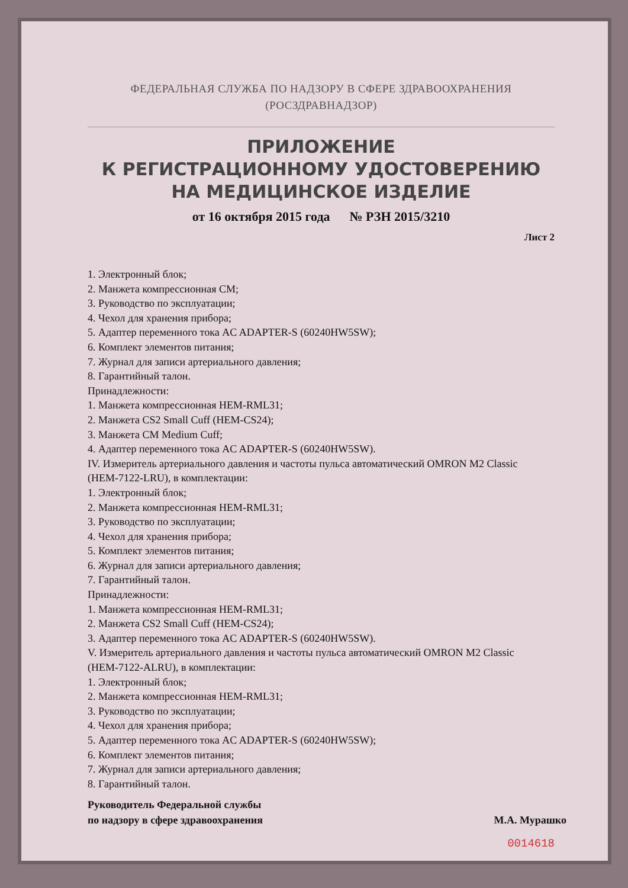ФЕДЕРАЛЬНАЯ СЛУЖБА ПО НАДЗОРУ В СФЕРЕ ЗДРАВООХРАНЕНИЯ
(РОСЗДРАВНАДЗОР)
ПРИЛОЖЕНИЕ
К РЕГИСТРАЦИОННОМУ УДОСТОВЕРЕНИЮ
НА МЕДИЦИНСКОЕ ИЗДЕЛИЕ
от 16 октября 2015 года № РЗН 2015/3210
Лист 2
1. Электронный блок;
2. Манжета компрессионная СМ;
3. Руководство по эксплуатации;
4. Чехол для хранения прибора;
5. Адаптер переменного тока AC ADAPTER-S (60240HW5SW);
6. Комплект элементов питания;
7. Журнал для записи артериального давления;
8. Гарантийный талон.
Принадлежности:
1. Манжета компрессионная HEM-RML31;
2. Манжета CS2 Small Cuff (HEM-CS24);
3. Манжета CM Medium Cuff;
4. Адаптер переменного тока AC ADAPTER-S (60240HW5SW).
IV. Измеритель артериального давления и частоты пульса автоматический OMRON M2 Classic (HEM-7122-LRU), в комплектации:
1. Электронный блок;
2. Манжета компрессионная HEM-RML31;
3. Руководство по эксплуатации;
4. Чехол для хранения прибора;
5. Комплект элементов питания;
6. Журнал для записи артериального давления;
7. Гарантийный талон.
Принадлежности:
1. Манжета компрессионная HEM-RML31;
2. Манжета CS2 Small Cuff (HEM-CS24);
3. Адаптер переменного тока AC ADAPTER-S (60240HW5SW).
V. Измеритель артериального давления и частоты пульса автоматический OMRON M2 Classic (HEM-7122-ALRU), в комплектации:
1. Электронный блок;
2. Манжета компрессионная HEM-RML31;
3. Руководство по эксплуатации;
4. Чехол для хранения прибора;
5. Адаптер переменного тока AC ADAPTER-S (60240HW5SW);
6. Комплект элементов питания;
7. Журнал для записи артериального давления;
8. Гарантийный талон.
Руководитель Федеральной службы
по надзору в сфере здравоохранения
М.А. Мурашко
0014618